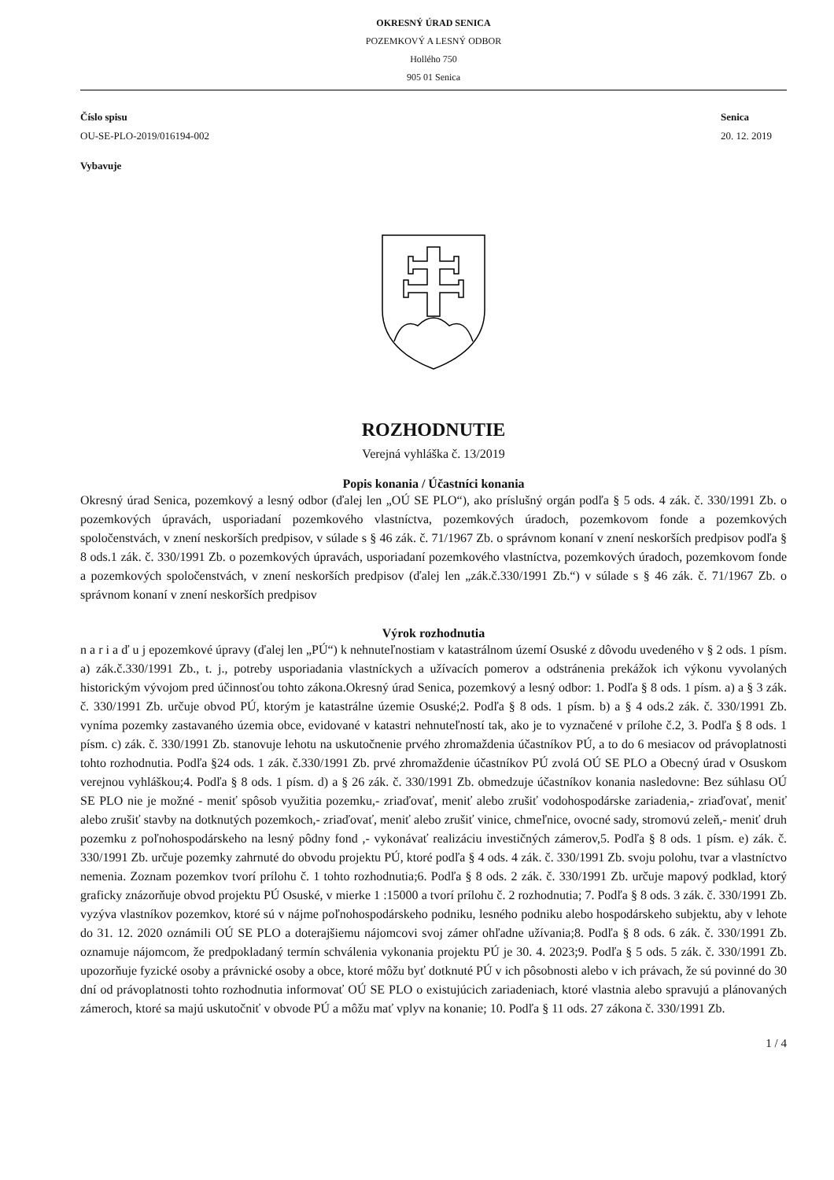OKRESNÝ ÚRAD SENICA
POZEMKOVÝ A LESNÝ ODBOR
Hollého 750
905 01 Senica
Číslo spisu
OU-SE-PLO-2019/016194-002
Senica
20. 12. 2019
Vybavuje
ROZHODNUTIE
Verejná vyhláška č. 13/2019
Popis konania / Účastníci konania
Okresný úrad Senica, pozemkový a lesný odbor (ďalej len „OÚ SE PLO“), ako príslušný orgán podľa § 5 ods. 4 zák. č. 330/1991 Zb. o pozemkových úpravách, usporiadaní pozemkového vlastníctva, pozemkových úradoch, pozemkovom fonde a pozemkových spoločenstvách, v znení neskorších predpisov, v súlade s § 46 zák. č. 71/1967 Zb. o správnom konaní v znení neskorších predpisov podľa § 8 ods.1 zák. č. 330/1991 Zb. o pozemkových úpravách, usporiadaní pozemkového vlastníctva, pozemkových úradoch, pozemkovom fonde a pozemkových spoločenstvách, v znení neskorších predpisov (ďalej len „zák.č.330/1991 Zb.“) v súlade s § 46 zák. č. 71/1967 Zb. o správnom konaní v znení neskorších predpisov
Výrok rozhodnutia
n a r i a ď u j epozemkové úpravy (ďalej len „PÚ“) k nehnuteľnostiam v katastrálnom území Osuské z dôvodu uvedeného v § 2 ods. 1 písm. a) zák.č.330/1991 Zb., t. j., potreby usporiadania vlastníckych a užívacích pomerov a odstránenia prekážok ich výkonu vyvolaných historickým vývojom pred účinnosťou tohto zákona.Okresný úrad Senica, pozemkový a lesný odbor: 1. Podľa § 8 ods. 1 písm. a) a § 3 zák. č. 330/1991 Zb. určuje obvod PÚ, ktorým je katastrálne územie Osuské;2. Podľa § 8 ods. 1 písm. b) a § 4 ods.2 zák. č. 330/1991 Zb. vyníma pozemky zastavaného územia obce, evidované v katastri nehnuteľností tak, ako je to vyznačené v prílohe č.2, 3. Podľa § 8 ods. 1 písm. c) zák. č. 330/1991 Zb. stanovuje lehotu na uskutočnenie prvého zhromaždenia účastníkov PÚ, a to do 6 mesiacov od právoplatnosti tohto rozhodnutia. Podľa §24 ods. 1 zák. č.330/1991 Zb. prvé zhromaždenie účastníkov PÚ zvolá OÚ SE PLO a Obecný úrad v Osuskom verejnou vyhláškou;4. Podľa § 8 ods. 1 písm. d) a § 26 zák. č. 330/1991 Zb. obmedzuje účastníkov konania nasledovne: Bez súhlasu OÚ SE PLO nie je možné - meniť spôsob využitia pozemku,- zriaďovať, meniť alebo zrušiť vodohospodárske zariadenia,- zriaďovať, meniť alebo zrušiť stavby na dotknutých pozemkoch,- zriaďovať, meniť alebo zrušiť vinice, chmeľnice, ovocné sady, stromovú zeleň,- meniť druh pozemku z poľnohospodárskeho na lesný pôdny fond ,- vykonávať realizáciu investičných zámerov,5. Podľa § 8 ods. 1 písm. e) zák. č. 330/1991 Zb. určuje pozemky zahrnuté do obvodu projektu PÚ, ktoré podľa § 4 ods. 4 zák. č. 330/1991 Zb. svoju polohu, tvar a vlastníctvo nemenia. Zoznam pozemkov tvorí prílohu č. 1 tohto rozhodnutia;6. Podľa § 8 ods. 2 zák. č. 330/1991 Zb. určuje mapový podklad, ktorý graficky znázorňuje obvod projektu PÚ Osuské, v mierke 1 :15000 a tvorí prílohu č. 2 rozhodnutia; 7. Podľa § 8 ods. 3 zák. č. 330/1991 Zb. vyzýva vlastníkov pozemkov, ktoré sú v nájme poľnohospodárskeho podniku, lesného podniku alebo hospodárskeho subjektu, aby v lehote do 31. 12. 2020 oznámili OÚ SE PLO a doterajšiemu nájomcovi svoj zámer ohľadne užívania;8. Podľa § 8 ods. 6 zák. č. 330/1991 Zb. oznamuje nájomcom, že predpokladaný termín schválenia vykonania projektu PÚ je 30. 4. 2023;9. Podľa § 5 ods. 5 zák. č. 330/1991 Zb. upozorňuje fyzické osoby a právnické osoby a obce, ktoré môžu byť dotknuté PÚ v ich pôsobnosti alebo v ich právach, že sú povinné do 30 dní od právoplatnosti tohto rozhodnutia informovať OÚ SE PLO o existujúcich zariadeniach, ktoré vlastnia alebo spravujú a plánovaných zámeroch, ktoré sa majú uskutočniť v obvode PÚ a môžu mať vplyv na konanie; 10. Podľa § 11 ods. 27 zákona č. 330/1991 Zb.
1 / 4